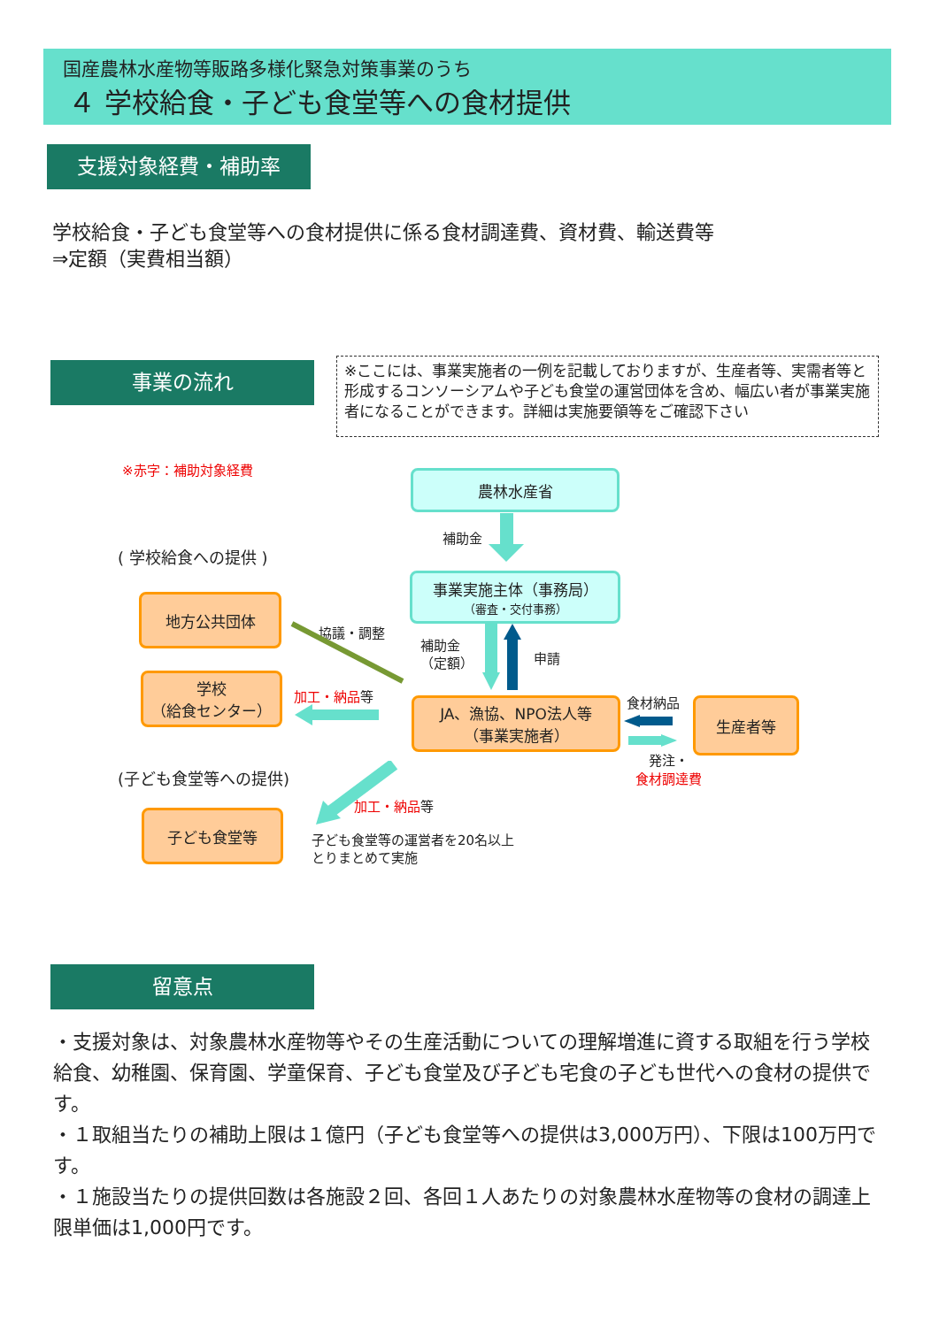国産農林水産物等販路多様化緊急対策事業のうち
４ 学校給食・子ども食堂等への食材提供
支援対象経費・補助率
学校給食・子ども食堂等への食材提供に係る食材調達費、資材費、輸送費等
⇒定額（実費相当額）
事業の流れ
※ここには、事業実施者の一例を記載しておりますが、生産者等、実需者等と形成するコンソーシアムや子ども食堂の運営団体を含め、幅広い者が事業実施者になることができます。詳細は実施要領等をご確認下さい
※赤字：補助対象経費
農林水産省
補助金
( 学校給食への提供 )
事業実施主体（事務局）
（審査・交付事務）
地方公共団体
協議・調整
補助金
（定額）
申請
学校
（給食センター）
加工・納品等
JA、漁協、NPO法人等
（事業実施者）
食材納品 生産者等
発注・
食材調達費
(子ども食堂等への提供)
加工・納品等
子ども食堂等
子ども食堂等の運営者を20名以上
とりまとめて実施
留意点
・支援対象は、対象農林水産物等やその生産活動についての理解増進に資する取組を行う学校給食、幼稚園、保育園、学童保育、子ども食堂及び子ども宅食の子ども世代への食材の提供です。
・１取組当たりの補助上限は１億円（子ども食堂等への提供は3,000万円）、下限は100万円です。
・１施設当たりの提供回数は各施設２回、各回１人あたりの対象農林水産物等の食材の調達上限単価は1,000円です。